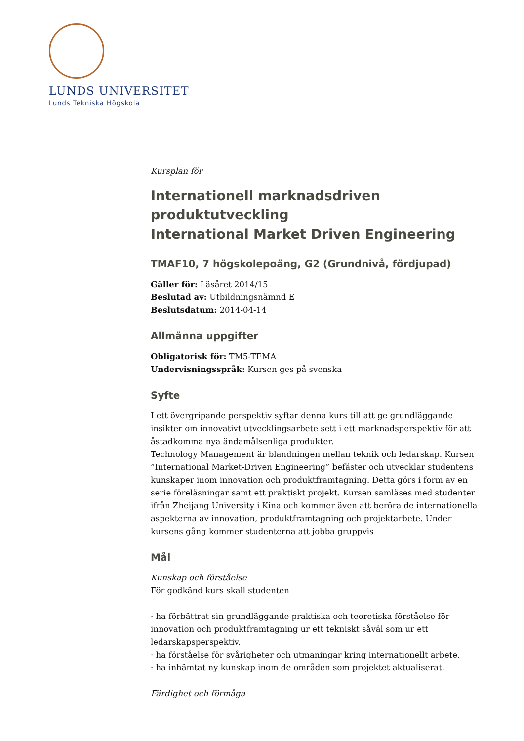LUNDS UNIVERSITET
Lunds Tekniska Högskola
Kursplan för
Internationell marknadsdriven produktutveckling
International Market Driven Engineering
TMAF10, 7 högskolepoäng, G2 (Grundnivå, fördjupad)
Gäller för: Läsåret 2014/15
Beslutad av: Utbildningsnämnd E
Beslutsdatum: 2014-04-14
Allmänna uppgifter
Obligatorisk för: TM5-TEMA
Undervisningsspråk: Kursen ges på svenska
Syfte
I ett övergripande perspektiv syftar denna kurs till att ge grundläggande insikter om innovativt utvecklingsarbete sett i ett marknadsperspektiv för att åstadkomma nya ändamålsenliga produkter.
Technology Management är blandningen mellan teknik och ledarskap. Kursen ”International Market-Driven Engineering” befäster och utvecklar studentens kunskaper inom innovation och produktframtagning. Detta görs i form av en serie föreläsningar samt ett praktiskt projekt. Kursen samläses med studenter ifrån Zheijang University i Kina och kommer även att beröra de internationella aspekterna av innovation, produktframtagning och projektarbete. Under kursens gång kommer studenterna att jobba gruppvis
Mål
Kunskap och förståelse
För godkänd kurs skall studenten
· ha förbättrat sin grundläggande praktiska och teoretiska förståelse för innovation och produktframtagning ur ett tekniskt såväl som ur ett ledarskapsperspektiv.
· ha förståelse för svårigheter och utmaningar kring internationellt arbete.
· ha inhämtat ny kunskap inom de områden som projektet aktualiserat.
Färdighet och förmåga